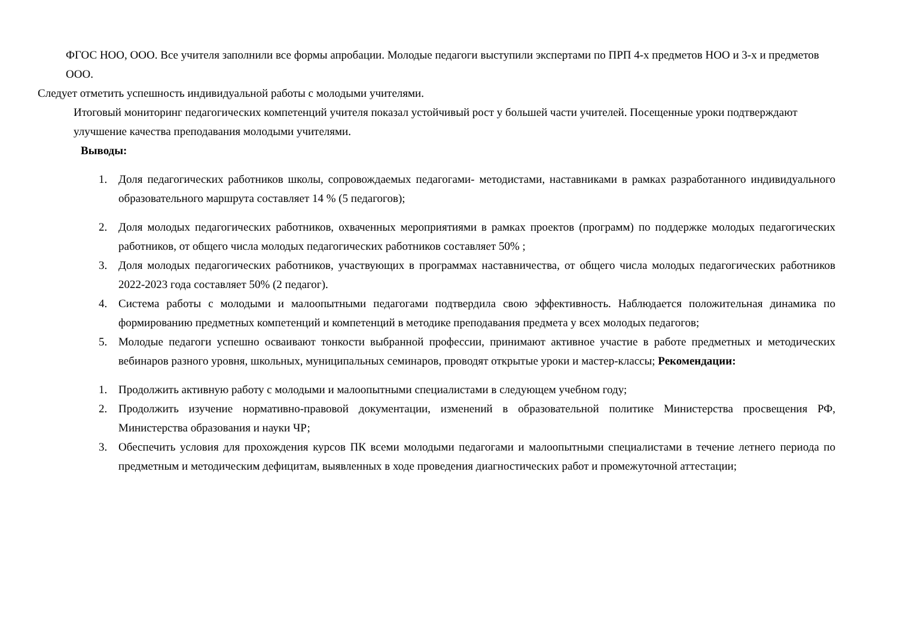ФГОС НОО, ООО. Все учителя заполнили все формы апробации. Молодые педагоги выступили экспертами по ПРП 4-х предметов НОО и 3-х и предметов ООО.
Следует отметить успешность индивидуальной работы с молодыми учителями.
Итоговый мониторинг педагогических компетенций учителя показал устойчивый рост у большей части учителей. Посещенные уроки подтверждают улучшение качества преподавания молодыми учителями.
Выводы:
1. Доля педагогических работников школы, сопровождаемых педагогами- методистами, наставниками в рамках разработанного индивидуального образовательного маршрута составляет 14 % (5 педагогов);
2. Доля молодых педагогических работников, охваченных мероприятиями в рамках проектов (программ) по поддержке молодых педагогических работников, от общего числа молодых педагогических работников составляет 50% ;
3. Доля молодых педагогических работников, участвующих в программах наставничества, от общего числа молодых педагогических работников 2022-2023 года составляет 50% (2 педагог).
4. Система работы с молодыми и малоопытными педагогами подтвердила свою эффективность. Наблюдается положительная динамика по формированию предметных компетенций и компетенций в методике преподавания предмета у всех молодых педагогов;
5. Молодые педагоги успешно осваивают тонкости выбранной профессии, принимают активное участие в работе предметных и методических вебинаров разного уровня, школьных, муниципальных семинаров, проводят открытые уроки и мастер-классы; Рекомендации:
1. Продолжить активную работу с молодыми и малоопытными специалистами в следующем учебном году;
2. Продолжить изучение нормативно-правовой документации, изменений в образовательной политике Министерства просвещения РФ, Министерства образования и науки ЧР;
3. Обеспечить условия для прохождения курсов ПК всеми молодыми педагогами и малоопытными специалистами в течение летнего периода по предметным и методическим дефицитам, выявленных в ходе проведения диагностических работ и промежуточной аттестации;